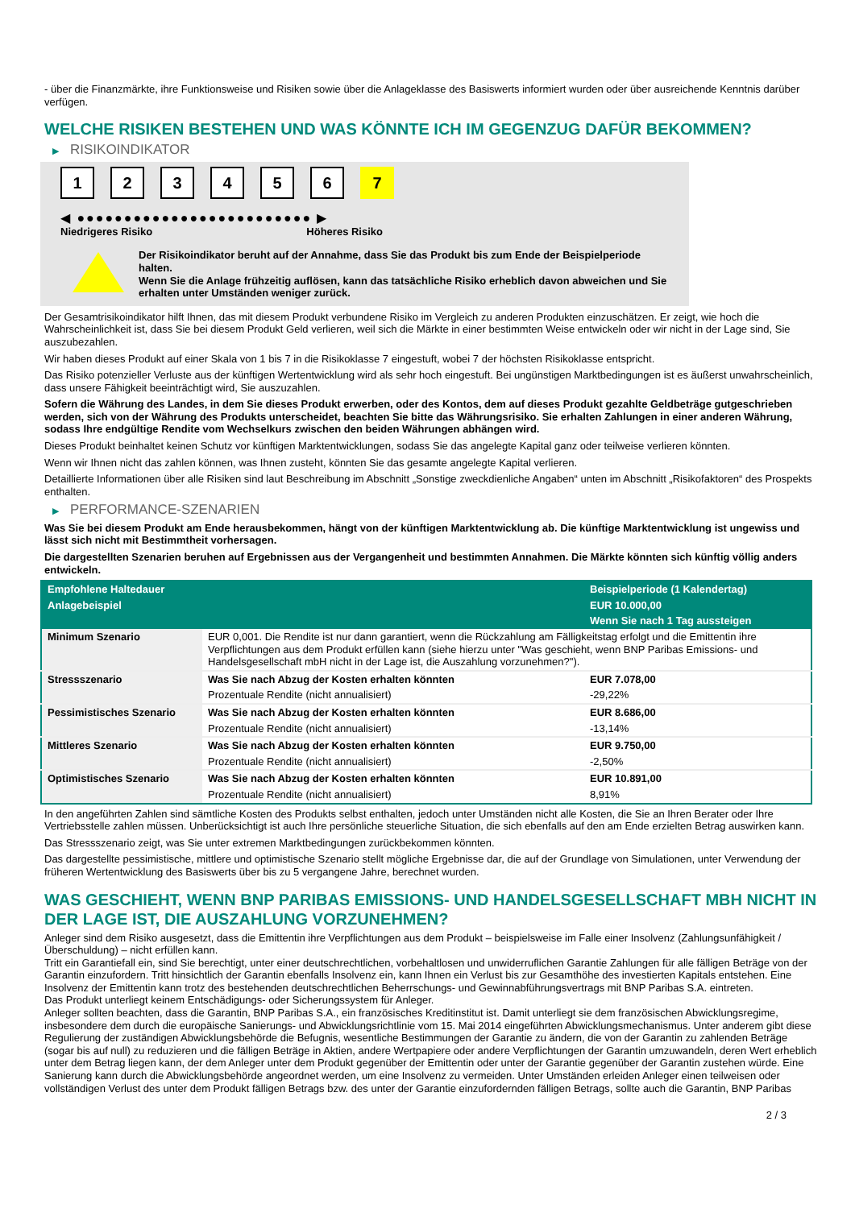- über die Finanzmärkte, ihre Funktionsweise und Risiken sowie über die Anlageklasse des Basiswerts informiert wurden oder über ausreichende Kenntnis darüber verfügen.
WELCHE RISIKEN BESTEHEN UND WAS KÖNNTE ICH IM GEGENZUG DAFÜR BEKOMMEN?
▶ RISIKOINDIKATOR
1 2 3 4 5 6 7
◀ ●●●●●●●●●●●●●●●●●●●●●●●●● ▶
Niedrigeres Risiko Höheres Risiko
Der Risikoindikator beruht auf der Annahme, dass Sie das Produkt bis zum Ende der Beispielperiode halten.
Wenn Sie die Anlage frühzeitig auflösen, kann das tatsächliche Risiko erheblich davon abweichen und Sie erhalten unter Umständen weniger zurück.
Der Gesamtrisikoindikator hilft Ihnen, das mit diesem Produkt verbundene Risiko im Vergleich zu anderen Produkten einzuschätzen. Er zeigt, wie hoch die Wahrscheinlichkeit ist, dass Sie bei diesem Produkt Geld verlieren, weil sich die Märkte in einer bestimmten Weise entwickeln oder wir nicht in der Lage sind, Sie auszubezahlen.
Wir haben dieses Produkt auf einer Skala von 1 bis 7 in die Risikoklasse 7 eingestuft, wobei 7 der höchsten Risikoklasse entspricht.
Das Risiko potenzieller Verluste aus der künftigen Wertentwicklung wird als sehr hoch eingestuft. Bei ungünstigen Marktbedingungen ist es äußerst unwahrscheinlich, dass unsere Fähigkeit beeinträchtigt wird, Sie auszuzahlen.
Sofern die Währung des Landes, in dem Sie dieses Produkt erwerben, oder des Kontos, dem auf dieses Produkt gezahlte Geldbeträge gutgeschrieben werden, sich von der Währung des Produkts unterscheidet, beachten Sie bitte das Währungsrisiko. Sie erhalten Zahlungen in einer anderen Währung, sodass Ihre endgültige Rendite vom Wechselkurs zwischen den beiden Währungen abhängen wird.
Dieses Produkt beinhaltet keinen Schutz vor künftigen Marktentwicklungen, sodass Sie das angelegte Kapital ganz oder teilweise verlieren könnten.
Wenn wir Ihnen nicht das zahlen können, was Ihnen zusteht, könnten Sie das gesamte angelegte Kapital verlieren.
Detaillierte Informationen über alle Risiken sind laut Beschreibung im Abschnitt „Sonstige zweckdienliche Angaben“ unten im Abschnitt „Risikofaktoren“ des Prospekts enthalten.
▶ PERFORMANCE-SZENARIEN
Was Sie bei diesem Produkt am Ende herausbekommen, hängt von der künftigen Marktentwicklung ab. Die künftige Marktentwicklung ist ungewiss und lässt sich nicht mit Bestimmtheit vorhersagen.
Die dargestellten Szenarien beruhen auf Ergebnissen aus der Vergangenheit und bestimmten Annahmen. Die Märkte könnten sich künftig völlig anders entwickeln.
| Empfohlene Haltedauer | | Beispielperiode (1 Kalendertag) |
| Anlagebeispiel | | EUR 10.000,00 |
| | | Wenn Sie nach 1 Tag aussteigen |
| Minimum Szenario | EUR 0,001. Die Rendite ist nur dann garantiert, wenn die Rückzahlung am Fälligkeitstag erfolgt und die Emittentin ihre Verpflichtungen aus dem Produkt erfüllen kann (siehe hierzu unter "Was geschieht, wenn BNP Paribas Emissions- und Handelsgesellschaft mbH nicht in der Lage ist, die Auszahlung vorzunehmen?"). | |
| Stressszenario | Was Sie nach Abzug der Kosten erhalten könnten | EUR 7.078,00 |
| | Prozentuale Rendite (nicht annualisiert) | -29,22% |
| Pessimistisches Szenario | Was Sie nach Abzug der Kosten erhalten könnten | EUR 8.686,00 |
| | Prozentuale Rendite (nicht annualisiert) | -13,14% |
| Mittleres Szenario | Was Sie nach Abzug der Kosten erhalten könnten | EUR 9.750,00 |
| | Prozentuale Rendite (nicht annualisiert) | -2,50% |
| Optimistisches Szenario | Was Sie nach Abzug der Kosten erhalten könnten | EUR 10.891,00 |
| | Prozentuale Rendite (nicht annualisiert) | 8,91% |
In den angeführten Zahlen sind sämtliche Kosten des Produkts selbst enthalten, jedoch unter Umständen nicht alle Kosten, die Sie an Ihren Berater oder Ihre Vertriebsstelle zahlen müssen. Unberücksichtigt ist auch Ihre persönliche steuerliche Situation, die sich ebenfalls auf den am Ende erzielten Betrag auswirken kann.
Das Stressszenario zeigt, was Sie unter extremen Marktbedingungen zurückbekommen könnten.
Das dargestellte pessimistische, mittlere und optimistische Szenario stellt mögliche Ergebnisse dar, die auf der Grundlage von Simulationen, unter Verwendung der früheren Wertentwicklung des Basiswerts über bis zu 5 vergangene Jahre, berechnet wurden.
WAS GESCHIEHT, WENN BNP PARIBAS EMISSIONS- UND HANDELSGESELLSCHAFT MBH NICHT IN DER LAGE IST, DIE AUSZAHLUNG VORZUNEHMEN?
Anleger sind dem Risiko ausgesetzt, dass die Emittentin ihre Verpflichtungen aus dem Produkt – beispielsweise im Falle einer Insolvenz (Zahlungsunfähigkeit / Überschuldung) – nicht erfüllen kann.
Tritt ein Garantiefall ein, sind Sie berechtigt, unter einer deutschrechtlichen, vorbehaltlosen und unwiderruflichen Garantie Zahlungen für alle fälligen Beträge von der Garantin einzufordern. Tritt hinsichtlich der Garantin ebenfalls Insolvenz ein, kann Ihnen ein Verlust bis zur Gesamthöhe des investierten Kapitals entstehen. Eine Insolvenz der Emittentin kann trotz des bestehenden deutschrechtlichen Beherrschungs- und Gewinnabführungsvertrags mit BNP Paribas S.A. eintreten.
Das Produkt unterliegt keinem Entschädigungs- oder Sicherungssystem für Anleger.
Anleger sollten beachten, dass die Garantin, BNP Paribas S.A., ein französisches Kreditinstitut ist. Damit unterliegt sie dem französischen Abwicklungsregime, insbesondere dem durch die europäische Sanierungs- und Abwicklungsrichtlinie vom 15. Mai 2014 eingeführten Abwicklungsmechanismus. Unter anderem gibt diese Regulierung der zuständigen Abwicklungsbehörde die Befugnis, wesentliche Bestimmungen der Garantie zu ändern, die von der Garantin zu zahlenden Beträge (sogar bis auf null) zu reduzieren und die fälligen Beträge in Aktien, andere Wertpapiere oder andere Verpflichtungen der Garantin umzuwandeln, deren Wert erheblich unter dem Betrag liegen kann, der dem Anleger unter dem Produkt gegenüber der Emittentin oder unter der Garantie gegenüber der Garantin zustehen würde. Eine Sanierung kann durch die Abwicklungsbehörde angeordnet werden, um eine Insolvenz zu vermeiden. Unter Umständen erleiden Anleger einen teilweisen oder vollständigen Verlust des unter dem Produkt fälligen Betrags bzw. des unter der Garantie einzufordernden fälligen Betrags, sollte auch die Garantin, BNP Paribas
2 / 3